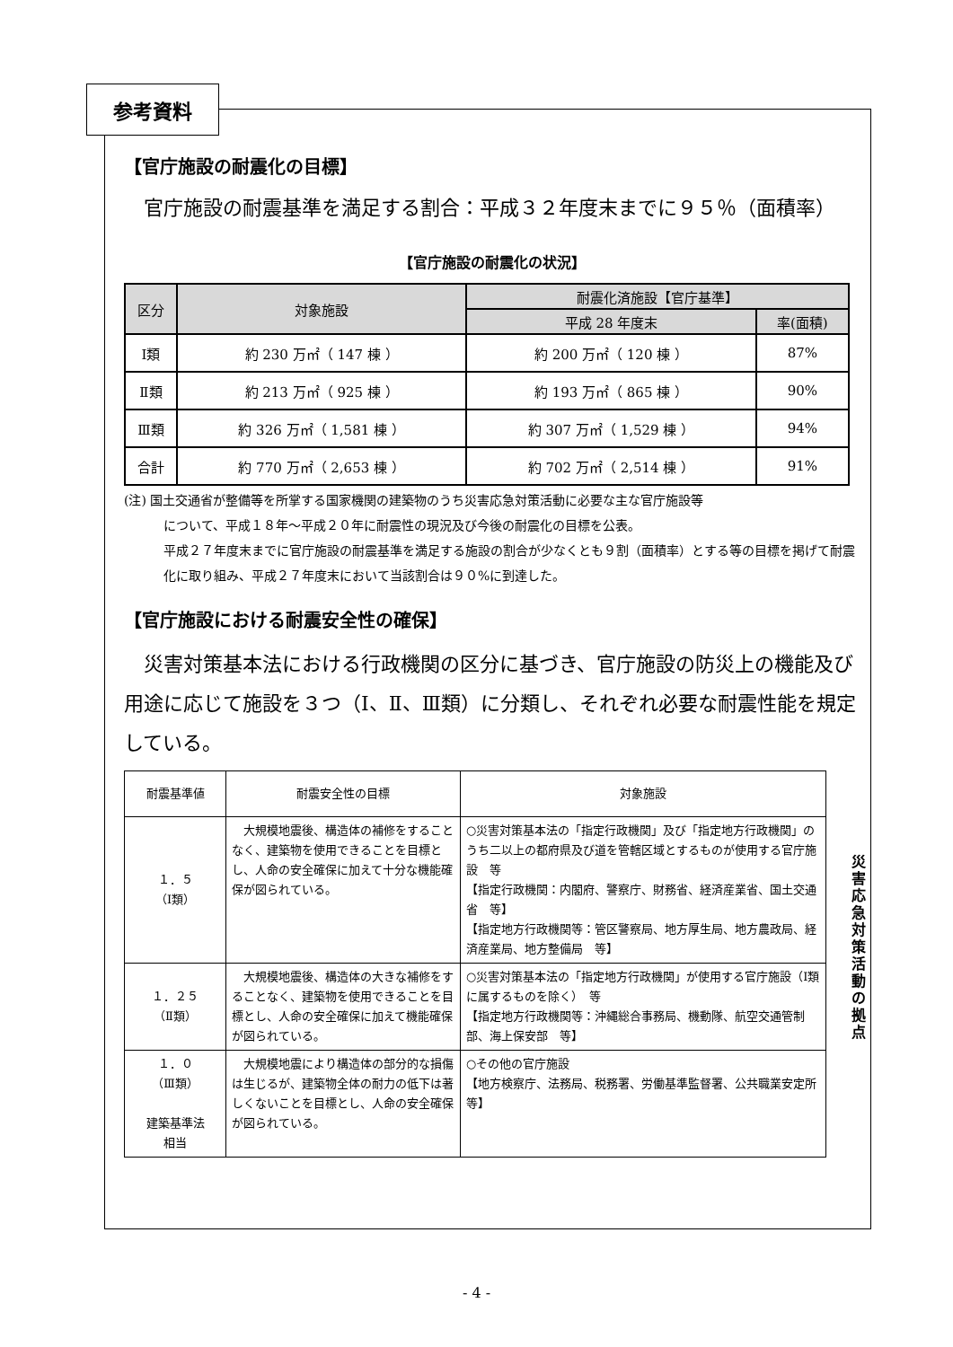参考資料
【官庁施設の耐震化の目標】
官庁施設の耐震基準を満足する割合：平成３２年度末までに９５％（面積率）
【官庁施設の耐震化の状況】
| 区分 | 対象施設 | 耐震化済施設【官庁基準】 | |
| --- | --- | --- | --- |
| | | 平成 28 年度末 | 率(面積) |
| Ⅰ類 | 約 230 万㎡（ 147 棟 ） | 約 200 万㎡（ 120 棟 ） | 87% |
| Ⅱ類 | 約 213 万㎡（ 925 棟 ） | 約 193 万㎡（ 865 棟 ） | 90% |
| Ⅲ類 | 約 326 万㎡（ 1,581 棟 ） | 約 307 万㎡（ 1,529 棟 ） | 94% |
| 合計 | 約 770 万㎡（ 2,653 棟 ） | 約 702 万㎡（ 2,514 棟 ） | 91% |
(注) 国土交通省が整備等を所掌する国家機関の建築物のうち災害応急対策活動に必要な主な官庁施設等
について、平成１８年～平成２０年に耐震性の現況及び今後の耐震化の目標を公表。
平成２７年度末までに官庁施設の耐震基準を満足する施設の割合が少なくとも９割（面積率）とする等の目標を掲げて耐震化に取り組み、平成２７年度末において当該割合は９０%に到達した。
【官庁施設における耐震安全性の確保】
災害対策基本法における行政機関の区分に基づき、官庁施設の防災上の機能及び用途に応じて施設を３つ（Ⅰ、Ⅱ、Ⅲ類）に分類し、それぞれ必要な耐震性能を規定している。
| 耐震基準値 | 耐震安全性の目標 | 対象施設 |
| １．５ （Ⅰ類） | 大規模地震後、構造体の補修をすることなく、建築物を使用できることを目標とし、人命の安全確保に加えて十分な機能確保が図られている。 | ○災害対策基本法の「指定行政機関」及び「指定地方行政機関」のうち二以上の都府県及び道を管轄区域とするものが使用する官庁施設 等 【指定行政機関：内閣府、警察庁、財務省、経済産業省、国土交通省 等】 【指定地方行政機関等：管区警察局、地方厚生局、地方農政局、経済産業局、地方整備局 等】 |
| １．２５ （Ⅱ類） | 大規模地震後、構造体の大きな補修をすることなく、建築物を使用できることを目標とし、人命の安全確保に加えて機能確保が図られている。 | ○災害対策基本法の「指定地方行政機関」が使用する官庁施設（Ⅰ類に属するものを除く） 等 【指定地方行政機関等：沖縄総合事務局、機動隊、航空交通管制部、海上保安部 等】 |
| １．０ （Ⅲ類） 建築基準法 相当 | 大規模地震により構造体の部分的な損傷は生じるが、建築物全体の耐力の低下は著しくないことを目標とし、人命の安全確保が図られている。 | ○その他の官庁施設 【地方検察庁、法務局、税務署、労働基準監督署、公共職業安定所 等】 |
災害応急対策活動の拠点
- 4 -